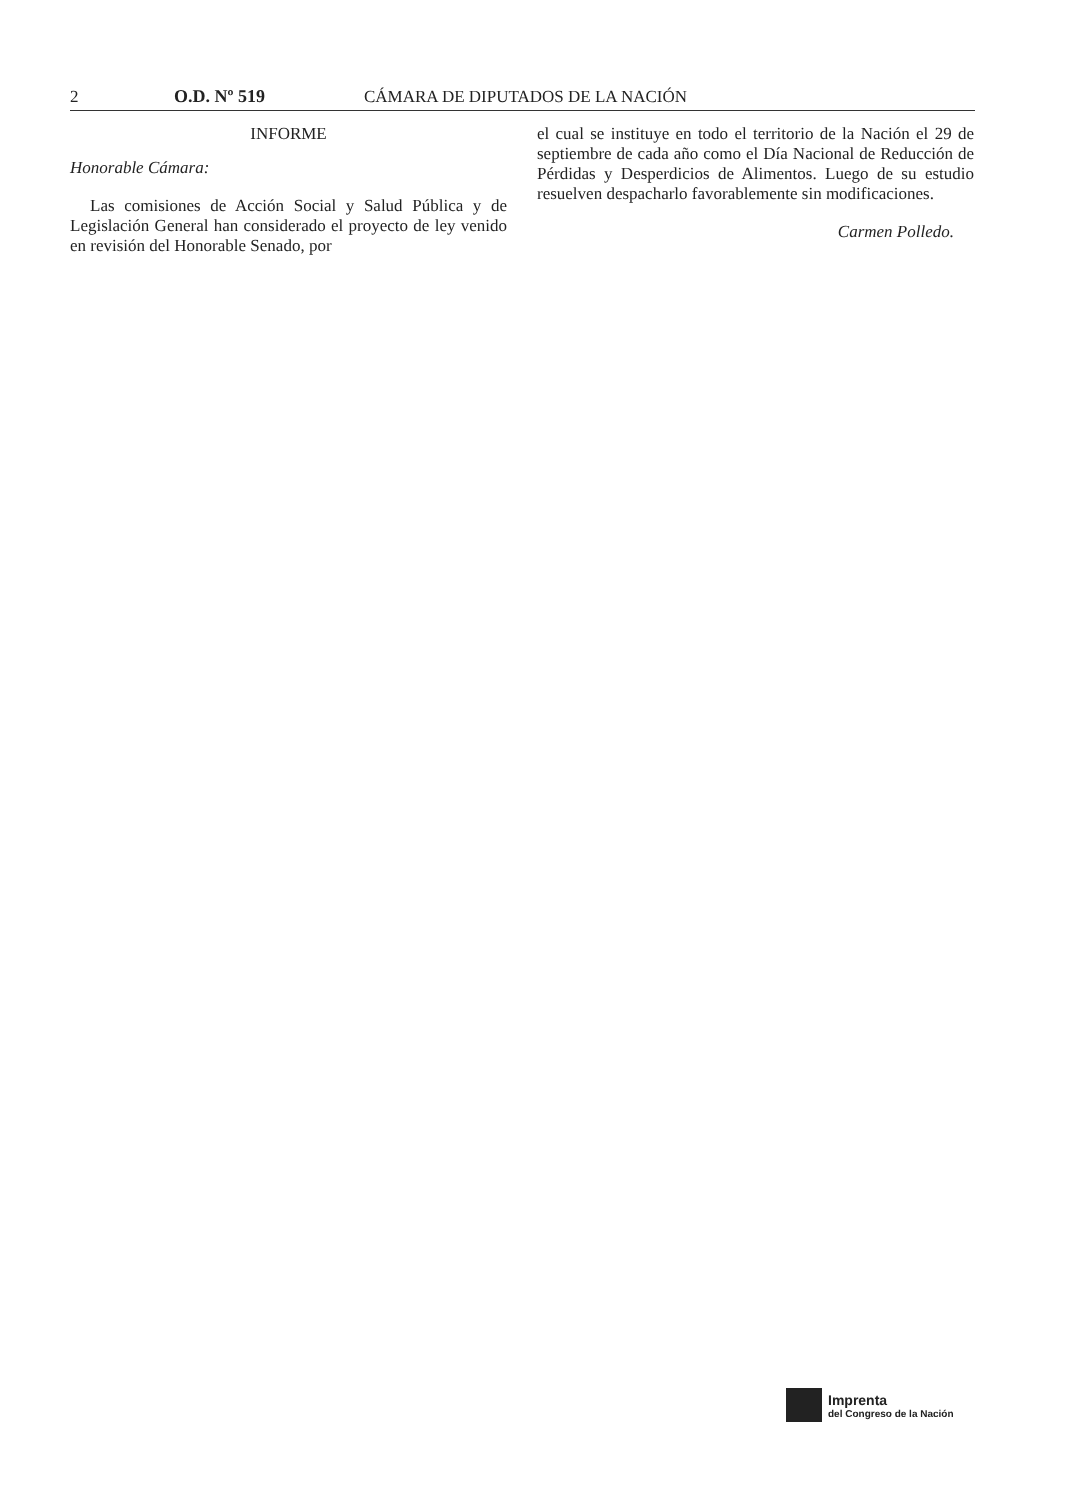2 O.D. Nº 519 CÁMARA DE DIPUTADOS DE LA NACIÓN
INFORME
Honorable Cámara:
Las comisiones de Acción Social y Salud Pública y de Legislación General han considerado el proyecto de ley venido en revisión del Honorable Senado, por
el cual se instituye en todo el territorio de la Nación el 29 de septiembre de cada año como el Día Nacional de Reducción de Pérdidas y Desperdicios de Alimentos. Luego de su estudio resuelven despacharlo favorablemente sin modificaciones.
Carmen Polledo.
Imprenta
del Congreso de la Nación